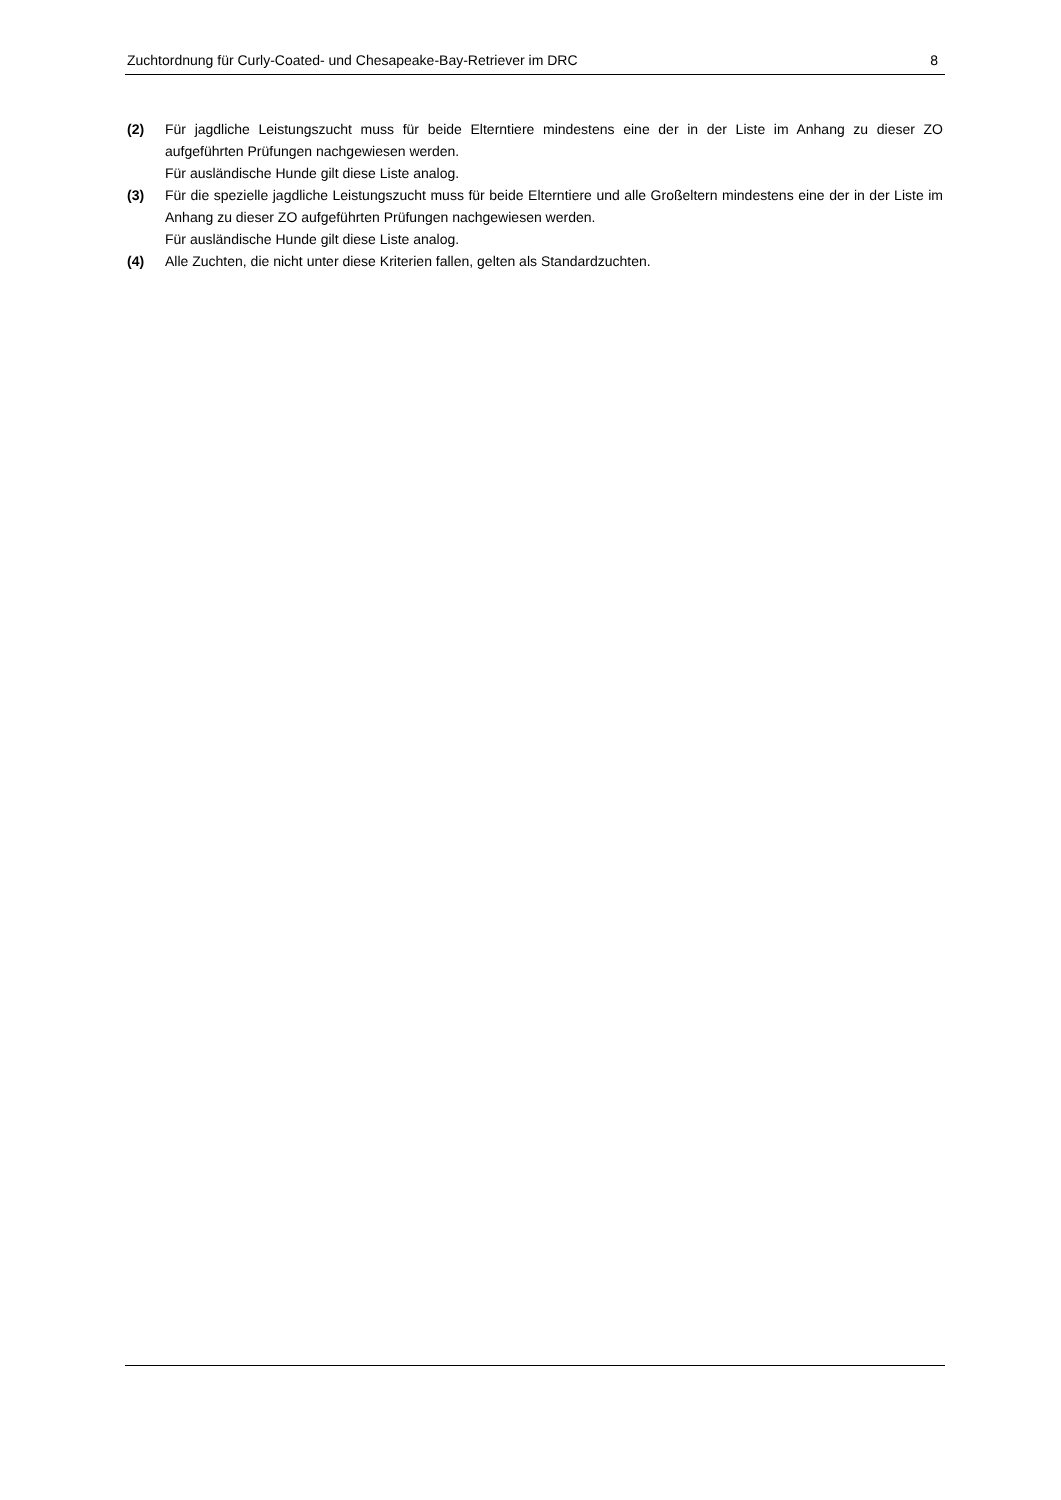Zuchtordnung für Curly-Coated- und Chesapeake-Bay-Retriever im DRC 8
(2) Für jagdliche Leistungszucht muss für beide Elterntiere mindestens eine der in der Liste im Anhang zu dieser ZO aufgeführten Prüfungen nachgewiesen werden.
Für ausländische Hunde gilt diese Liste analog.
(3) Für die spezielle jagdliche Leistungszucht muss für beide Elterntiere und alle Großeltern mindestens eine der in der Liste im Anhang zu dieser ZO aufgeführten Prüfungen nachgewiesen werden.
Für ausländische Hunde gilt diese Liste analog.
(4) Alle Zuchten, die nicht unter diese Kriterien fallen, gelten als Standardzuchten.